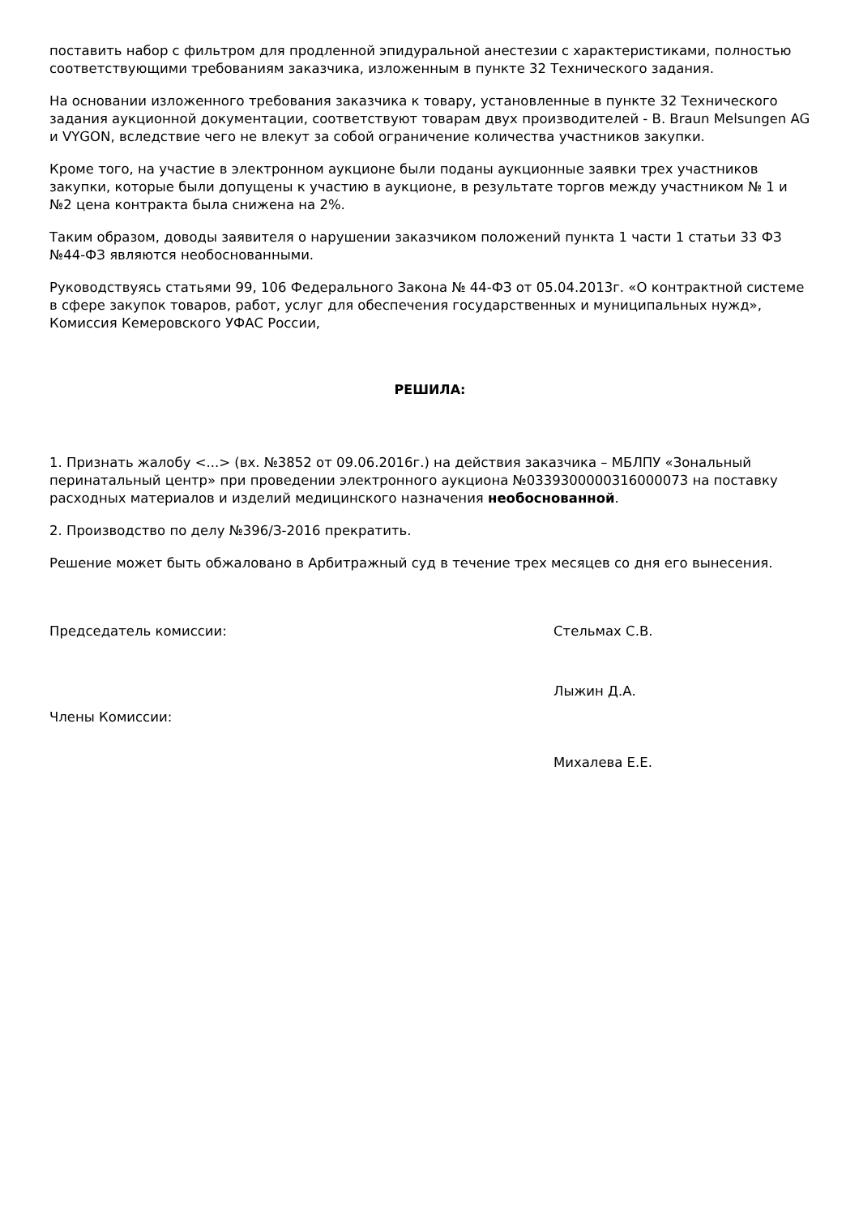поставить набор с фильтром для продленной эпидуральной анестезии с характеристиками, полностью соответствующими требованиям заказчика, изложенным в пункте 32 Технического задания.
На основании изложенного требования заказчика к товару, установленные в пункте 32 Технического задания аукционной документации, соответствуют товарам двух производителей - B. Braun Melsungen AG и VYGON, вследствие чего не влекут за собой ограничение количества участников закупки.
Кроме того, на участие в электронном аукционе были поданы аукционные заявки трех участников закупки, которые были допущены к участию в аукционе, в результате торгов между участником № 1 и №2 цена контракта была снижена на 2%.
Таким образом, доводы заявителя о нарушении заказчиком положений пункта 1 части 1 статьи 33 ФЗ №44-ФЗ являются необоснованными.
Руководствуясь статьями 99, 106 Федерального Закона № 44-ФЗ от 05.04.2013г. «О контрактной системе в сфере закупок товаров, работ, услуг для обеспечения государственных и муниципальных нужд», Комиссия Кемеровского УФАС России,
РЕШИЛА:
1. Признать жалобу <...> (вх. №3852 от 09.06.2016г.) на действия заказчика – МБЛПУ «Зональный перинатальный центр» при проведении электронного аукциона №0339300000316000073 на поставку расходных материалов и изделий медицинского назначения необоснованной.
2. Производство по делу №396/З-2016 прекратить.
Решение может быть обжаловано в Арбитражный суд в течение трех месяцев со дня его вынесения.
Председатель комиссии: Стельмах С.В.
Члены Комиссии:
Лыжин Д.А.
Михалева Е.Е.